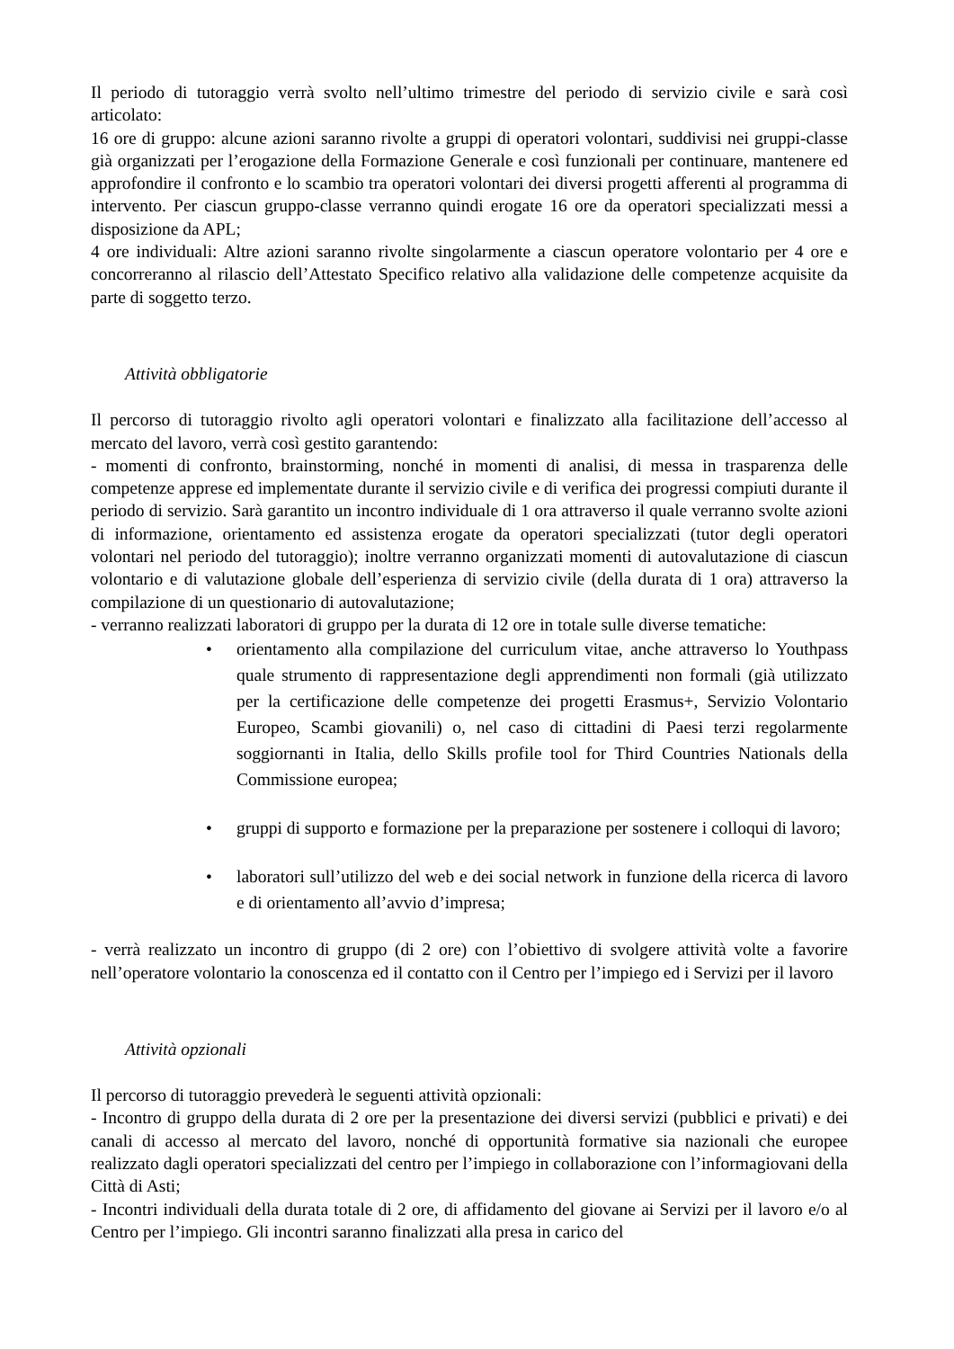Il periodo di tutoraggio verrà svolto nell’ultimo trimestre del periodo di servizio civile e sarà così articolato:
16 ore di gruppo: alcune azioni saranno rivolte a gruppi di operatori volontari, suddivisi nei gruppi-classe già organizzati per l’erogazione della Formazione Generale e così funzionali per continuare, mantenere ed approfondire il confronto e lo scambio tra operatori volontari dei diversi progetti afferenti al programma di intervento. Per ciascun gruppo-classe verranno quindi erogate 16 ore da operatori specializzati messi a disposizione da APL;
4 ore individuali: Altre azioni saranno rivolte singolarmente a ciascun operatore volontario per 4 ore e concorreranno al rilascio dell’Attestato Specifico relativo alla validazione delle competenze acquisite da parte di soggetto terzo.
Attività obbligatorie
Il percorso di tutoraggio rivolto agli operatori volontari e finalizzato alla facilitazione dell’accesso al mercato del lavoro, verrà così gestito garantendo:
- momenti di confronto, brainstorming, nonché in momenti di analisi, di messa in trasparenza delle competenze apprese ed implementate durante il servizio civile e di verifica dei progressi compiuti durante il periodo di servizio. Sarà garantito un incontro individuale di 1 ora attraverso il quale verranno svolte azioni di informazione, orientamento ed assistenza erogate da operatori specializzati (tutor degli operatori volontari nel periodo del tutoraggio); inoltre verranno organizzati momenti di autovalutazione di ciascun volontario e di valutazione globale dell’esperienza di servizio civile (della durata di 1 ora) attraverso la compilazione di un questionario di autovalutazione;
- verranno realizzati laboratori di gruppo per la durata di 12 ore in totale sulle diverse tematiche:
• orientamento alla compilazione del curriculum vitae, anche attraverso lo Youthpass quale strumento di rappresentazione degli apprendimenti non formali (già utilizzato per la certificazione delle competenze dei progetti Erasmus+, Servizio Volontario Europeo, Scambi giovanili) o, nel caso di cittadini di Paesi terzi regolarmente soggiornanti in Italia, dello Skills profile tool for Third Countries Nationals della Commissione europea;
• gruppi di supporto e formazione per la preparazione per sostenere i colloqui di lavoro;
• laboratori sull’utilizzo del web e dei social network in funzione della ricerca di lavoro e di orientamento all’avvio d’impresa;
- verrà realizzato un incontro di gruppo (di 2 ore) con l’obiettivo di svolgere attività volte a favorire nell’operatore volontario la conoscenza ed il contatto con il Centro per l’impiego ed i Servizi per il lavoro
Attività opzionali
Il percorso di tutoraggio prevederà le seguenti attività opzionali:
- Incontro di gruppo della durata di 2 ore per la presentazione dei diversi servizi (pubblici e privati) e dei canali di accesso al mercato del lavoro, nonché di opportunità formative sia nazionali che europee realizzato dagli operatori specializzati del centro per l’impiego in collaborazione con l’informagiovani della Città di Asti;
- Incontri individuali della durata totale di 2 ore, di affidamento del giovane ai Servizi per il lavoro e/o al Centro per l’impiego. Gli incontri saranno finalizzati alla presa in carico del